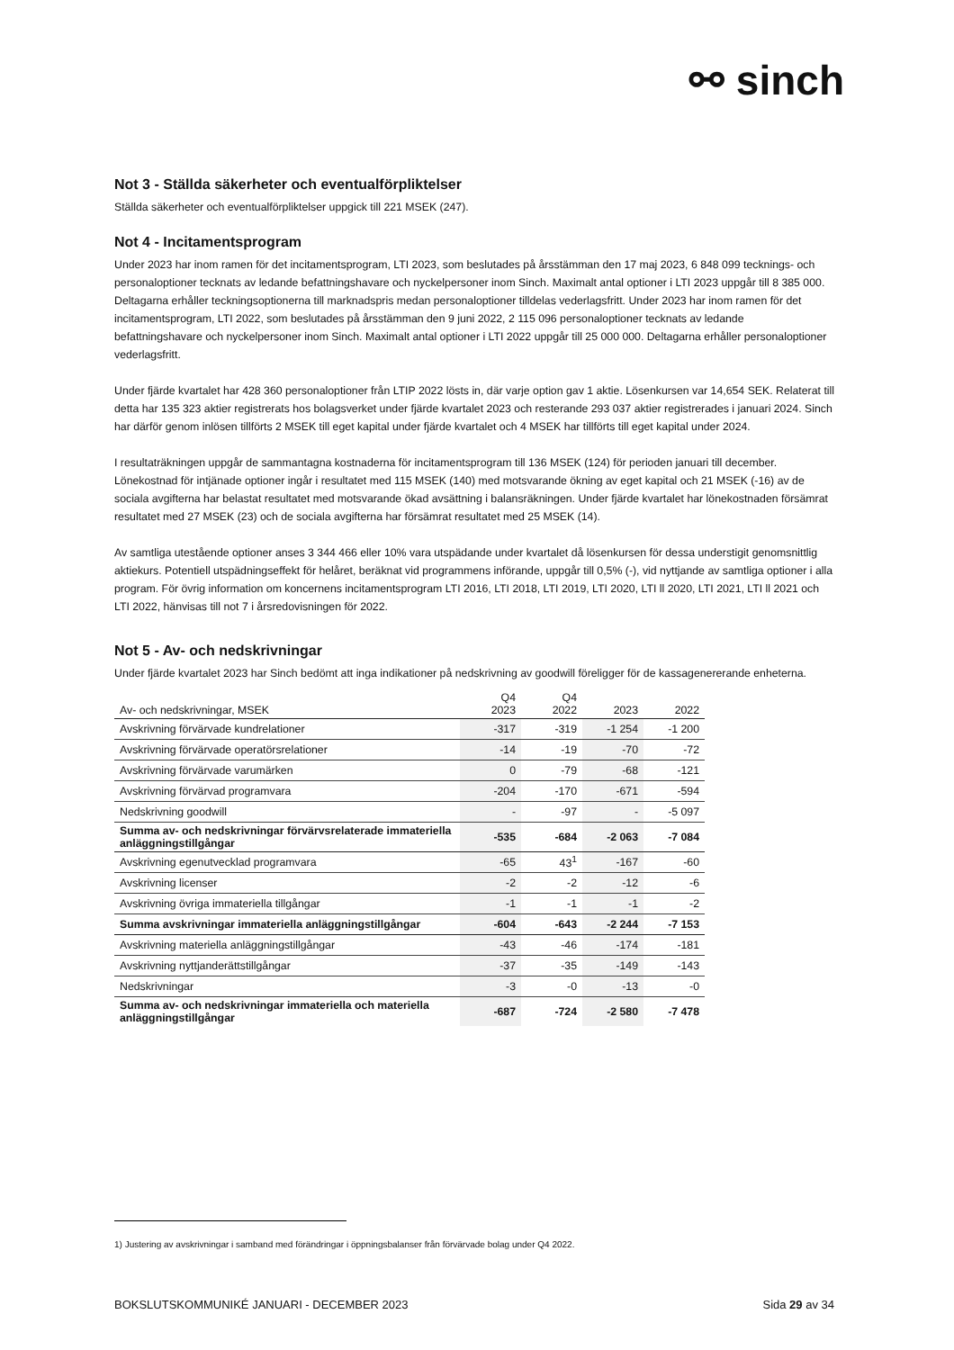⚯ sinch
Not 3 - Ställda säkerheter och eventualförpliktelser
Ställda säkerheter och eventualförpliktelser uppgick till 221 MSEK (247).
Not 4 - Incitamentsprogram
Under 2023 har inom ramen för det incitamentsprogram, LTI 2023, som beslutades på årsstämman den 17 maj 2023, 6 848 099 tecknings- och personaloptioner tecknats av ledande befattningshavare och nyckelpersoner inom Sinch. Maximalt antal optioner i LTI 2023 uppgår till 8 385 000. Deltagarna erhåller teckningsoptionerna till marknadspris medan personaloptioner tilldelas vederlagsfritt. Under 2023 har inom ramen för det incitamentsprogram, LTI 2022, som beslutades på årsstämman den 9 juni 2022, 2 115 096 personaloptioner tecknats av ledande befattningshavare och nyckelpersoner inom Sinch. Maximalt antal optioner i LTI 2022 uppgår till 25 000 000. Deltagarna erhåller personaloptioner vederlagsfritt.
Under fjärde kvartalet har 428 360 personaloptioner från LTIP 2022 lösts in, där varje option gav 1 aktie. Lösenkursen var 14,654 SEK. Relaterat till detta har 135 323 aktier registrerats hos bolagsverket under fjärde kvartalet 2023 och resterande 293 037 aktier registrerades i januari 2024. Sinch har därför genom inlösen tillförts 2 MSEK till eget kapital under fjärde kvartalet och 4 MSEK har tillförts till eget kapital under 2024.
I resultaträkningen uppgår de sammantagna kostnaderna för incitamentsprogram till 136 MSEK (124) för perioden januari till december. Lönekostnad för intjänade optioner ingår i resultatet med 115 MSEK (140) med motsvarande ökning av eget kapital och 21 MSEK (-16) av de sociala avgifterna har belastat resultatet med motsvarande ökad avsättning i balansräkningen. Under fjärde kvartalet har lönekostnaden försämrat resultatet med 27 MSEK (23) och de sociala avgifterna har försämrat resultatet med 25 MSEK (14).
Av samtliga utestående optioner anses 3 344 466 eller 10% vara utspädande under kvartalet då lösenkursen för dessa understigit genomsnittlig aktiekurs. Potentiell utspädningseffekt för helåret, beräknat vid programmens införande, uppgår till 0,5% (-), vid nyttjande av samtliga optioner i alla program. För övrig information om koncernens incitamentsprogram LTI 2016, LTI 2018, LTI 2019, LTI 2020, LTI ll 2020, LTI 2021, LTI ll 2021 och LTI 2022, hänvisas till not 7 i årsredovisningen för 2022.
Not 5 - Av- och nedskrivningar
Under fjärde kvartalet 2023 har Sinch bedömt att inga indikationer på nedskrivning av goodwill föreligger för de kassagenererande enheterna.
| Av- och nedskrivningar, MSEK | Q4 2023 | Q4 2022 | 2023 | 2022 |
| --- | --- | --- | --- | --- |
| Avskrivning förvärvade kundrelationer | -317 | -319 | -1 254 | -1 200 |
| Avskrivning förvärvade operatörsrelationer | -14 | -19 | -70 | -72 |
| Avskrivning förvärvade varumärken | 0 | -79 | -68 | -121 |
| Avskrivning förvärvad programvara | -204 | -170 | -671 | -594 |
| Nedskrivning goodwill | - | -97 | - | -5 097 |
| Summa av- och nedskrivningar förvärvsrelaterade immateriella anläggningstillgångar | -535 | -684 | -2 063 | -7 084 |
| Avskrivning egenutvecklad programvara | -65 | 43<sup>1</sup> | -167 | -60 |
| Avskrivning licenser | -2 | -2 | -12 | -6 |
| Avskrivning övriga immateriella tillgångar | -1 | -1 | -1 | -2 |
| Summa avskrivningar immateriella anläggningstillgångar | -604 | -643 | -2 244 | -7 153 |
| Avskrivning materiella anläggningstillgångar | -43 | -46 | -174 | -181 |
| Avskrivning nyttjanderättstillgångar | -37 | -35 | -149 | -143 |
| Nedskrivningar | -3 | -0 | -13 | -0 |
| Summa av- och nedskrivningar immateriella och materiella anläggningstillgångar | -687 | -724 | -2 580 | -7 478 |
1) Justering av avskrivningar i samband med förändringar i öppningsbalanser från förvärvade bolag under Q4 2022.
BOKSLUTSKOMMUNIKÉ JANUARI - DECEMBER 2023 Sida 29 av 34